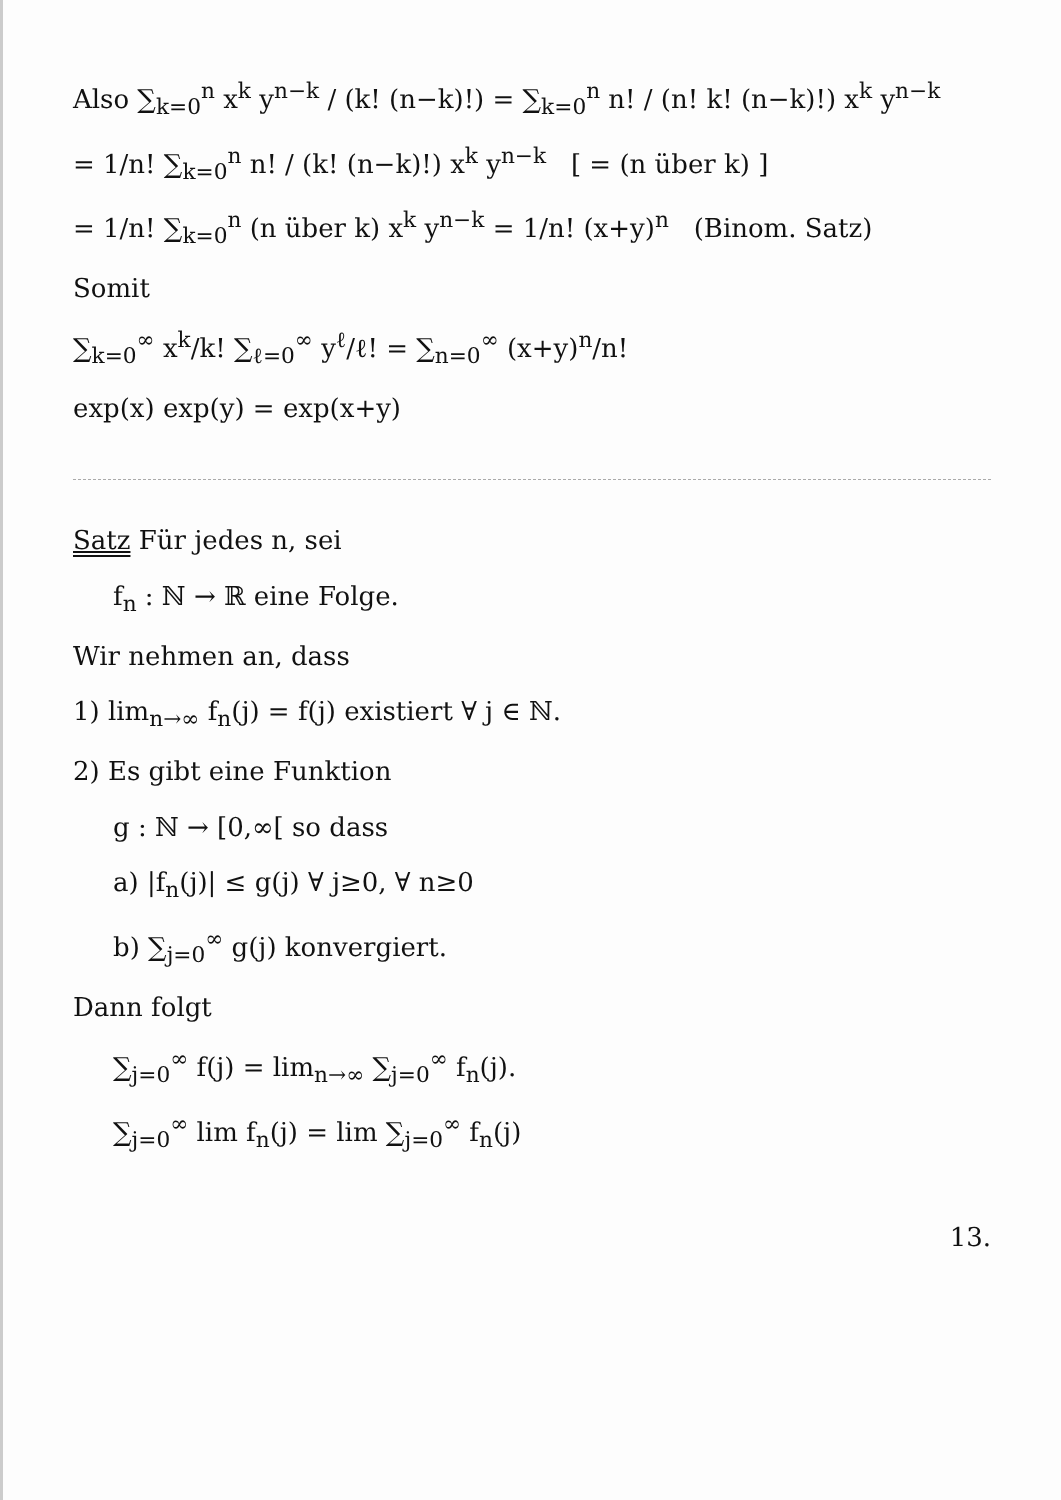Also ∑<sub>k=0</sub><sup>n</sup> x<sup>k</sup> y<sup>n−k</sup> / (k! (n−k)!) = ∑<sub>k=0</sub><sup>n</sup> n! / (n! k! (n−k)!) x<sup>k</sup> y<sup>n−k</sup>
= 1/n! ∑<sub>k=0</sub><sup>n</sup> n! / (k! (n−k)!) x<sup>k</sup> y<sup>n−k</sup> [ = (n über k) ]
= 1/n! ∑<sub>k=0</sub><sup>n</sup> (n über k) x<sup>k</sup> y<sup>n−k</sup> = 1/n! (x+y)<sup>n</sup> (Binom. Satz)
Somit
∑<sub>k=0</sub><sup>∞</sup> x<sup>k</sup>/k! ∑<sub>ℓ=0</sub><sup>∞</sup> y<sup>ℓ</sup>/ℓ! = ∑<sub>n=0</sub><sup>∞</sup> (x+y)<sup>n</sup>/n!
exp(x) exp(y) = exp(x+y)
Satz Für jedes n, sei
f<sub>n</sub> : ℕ → ℝ eine Folge.
Wir nehmen an, dass
1) lim<sub>n→∞</sub> f<sub>n</sub>(j) = f(j) existiert ∀ j ∈ ℕ.
2) Es gibt eine Funktion
g : ℕ → [0,∞[ so dass
a) |f<sub>n</sub>(j)| ≤ g(j) ∀ j≥0, ∀ n≥0
b) ∑<sub>j=0</sub><sup>∞</sup> g(j) konvergiert.
Dann folgt
∑<sub>j=0</sub><sup>∞</sup> f(j) = lim<sub>n→∞</sub> ∑<sub>j=0</sub><sup>∞</sup> f<sub>n</sub>(j).
∑<sub>j=0</sub><sup>∞</sup> lim f<sub>n</sub>(j) = lim ∑<sub>j=0</sub><sup>∞</sup> f<sub>n</sub>(j)
13.